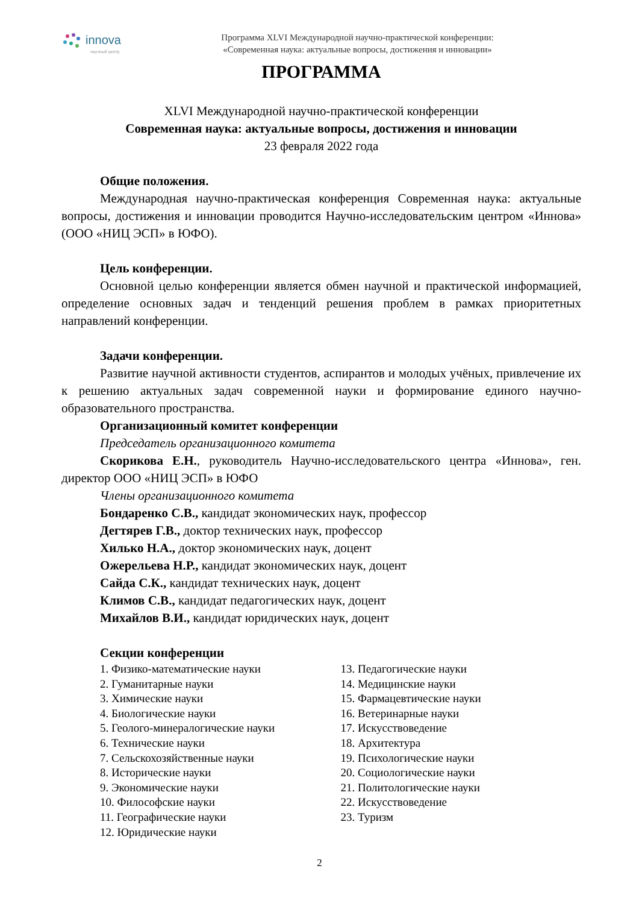innova
научный центр
Программа XLVI Международной научно-практической конференции:
«Современная наука: актуальные вопросы, достижения и инновации»
ПРОГРАММА
XLVI Международной научно-практической конференции
Современная наука: актуальные вопросы, достижения и инновации
23 февраля 2022 года
Общие положения.
Международная научно-практическая конференция Современная наука: актуальные вопросы, достижения и инновации проводится Научно-исследовательским центром «Иннова» (ООО «НИЦ ЭСП» в ЮФО).
Цель конференции.
Основной целью конференции является обмен научной и практической информацией, определение основных задач и тенденций решения проблем в рамках приоритетных направлений конференции.
Задачи конференции.
Развитие научной активности студентов, аспирантов и молодых учёных, привлечение их к решению актуальных задач современной науки и формирование единого научно-образовательного пространства.
Организационный комитет конференции
Председатель организационного комитета
Скорикова Е.Н., руководитель Научно-исследовательского центра «Иннова», ген. директор ООО «НИЦ ЭСП» в ЮФО
Члены организационного комитета
Бондаренко С.В., кандидат экономических наук, профессор
Дегтярев Г.В., доктор технических наук, профессор
Хилько Н.А., доктор экономических наук, доцент
Ожерельева Н.Р., кандидат экономических наук, доцент
Сайда С.К., кандидат технических наук, доцент
Климов С.В., кандидат педагогических наук, доцент
Михайлов В.И., кандидат юридических наук, доцент
Секции конференции
1. Физико-математические науки
2. Гуманитарные науки
3. Химические науки
4. Биологические науки
5. Геолого-минералогические науки
6. Технические науки
7. Сельскохозяйственные науки
8. Исторические науки
9. Экономические науки
10. Философские науки
11. Географические науки
12. Юридические науки
13. Педагогические науки
14. Медицинские науки
15. Фармацевтические науки
16. Ветеринарные науки
17. Искусствоведение
18. Архитектура
19. Психологические науки
20. Социологические науки
21. Политологические науки
22. Искусствоведение
23. Туризм
2